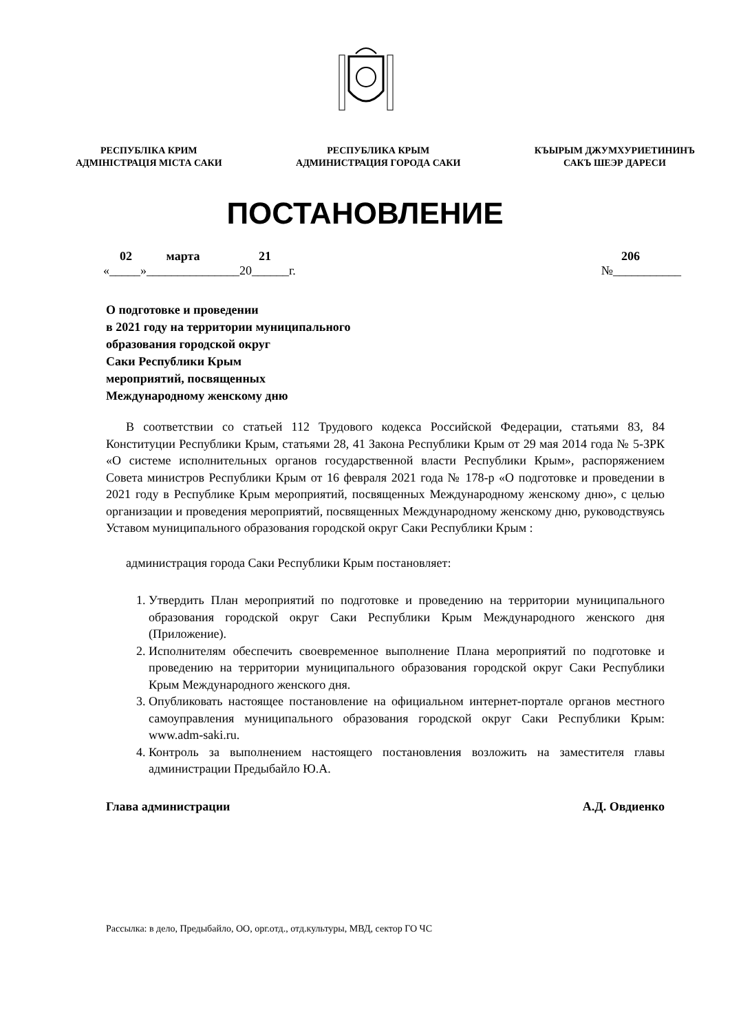РЕСПУБЛІКА КРИМ
АДМІНІСТРАЦІЯ МІСТА САКИ
РЕСПУБЛИКА КРЫМ
АДМИНИСТРАЦИЯ ГОРОДА САКИ
КЪЫРЫМ ДЖУМХУРИЕТИНИНЪ
САКЪ ШЕЭР ДАРЕСИ
ПОСТАНОВЛЕНИЕ
02 марта 21 206
«_____»_______________20______г. №___________
О подготовке и проведении
в 2021 году на территории муниципального
образования городской округ
Саки Республики Крым
мероприятий, посвященных
Международному женскому дню
В соответствии со статьей 112 Трудового кодекса Российской Федерации, статьями 83, 84 Конституции Республики Крым, статьями 28, 41 Закона Республики Крым от 29 мая 2014 года № 5-ЗРК «О системе исполнительных органов государственной власти Республики Крым», распоряжением Совета министров Республики Крым от 16 февраля 2021 года № 178-р «О подготовке и проведении в 2021 году в Республике Крым мероприятий, посвященных Международному женскому дню», с целью организации и проведения мероприятий, посвященных Международному женскому дню, руководствуясь Уставом муниципального образования городской округ Саки Республики Крым :
администрация города Саки Республики Крым постановляет:
1. Утвердить План мероприятий по подготовке и проведению на территории муниципального образования городской округ Саки Республики Крым Международного женского дня (Приложение).
2. Исполнителям обеспечить своевременное выполнение Плана мероприятий по подготовке и проведению на территории муниципального образования городской округ Саки Республики Крым Международного женского дня.
3. Опубликовать настоящее постановление на официальном интернет-портале органов местного самоуправления муниципального образования городской округ Саки Республики Крым: www.adm-saki.ru.
4. Контроль за выполнением настоящего постановления возложить на заместителя главы администрации Предыбайло Ю.А.
Глава администрации А.Д. Овдиенко
Рассылка: в дело, Предыбайло, ОО, орг.отд., отд.культуры, МВД, сектор ГО ЧС